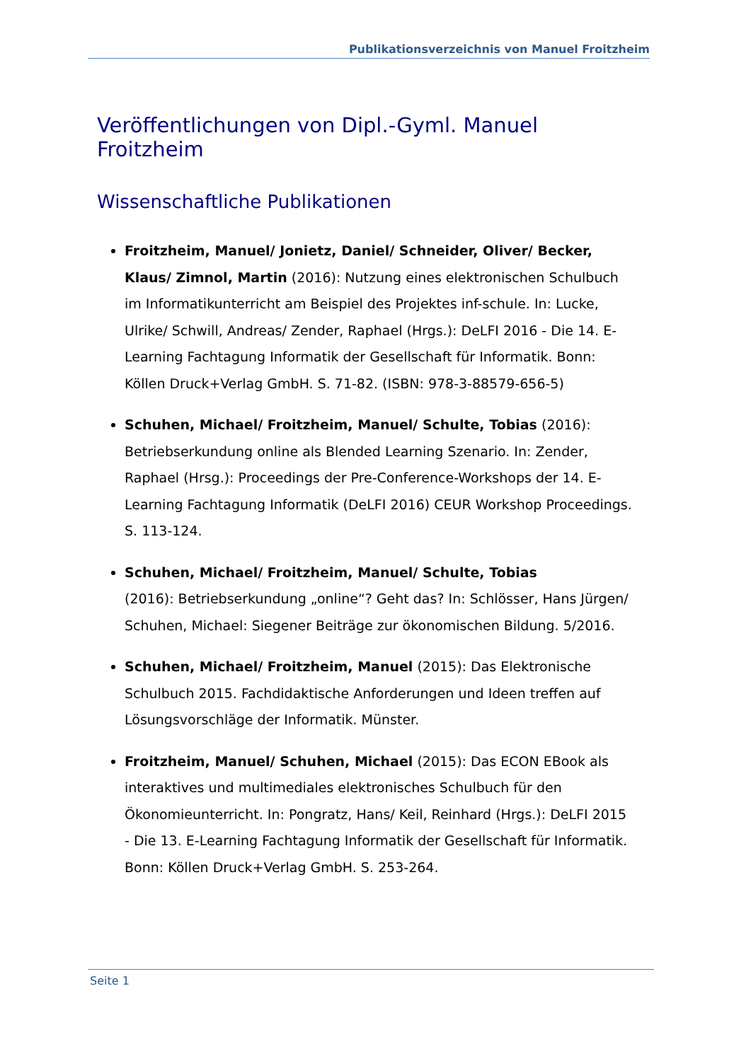Publikationsverzeichnis von Manuel Froitzheim
Veröffentlichungen von Dipl.-Gyml. Manuel Froitzheim
Wissenschaftliche Publikationen
Froitzheim, Manuel/ Jonietz, Daniel/ Schneider, Oliver/ Becker, Klaus/ Zimnol, Martin (2016): Nutzung eines elektronischen Schulbuch im Informatikunterricht am Beispiel des Projektes inf-schule. In: Lucke, Ulrike/ Schwill, Andreas/ Zender, Raphael (Hrgs.): DeLFI 2016 - Die 14. E-Learning Fachtagung Informatik der Gesellschaft für Informatik. Bonn: Köllen Druck+Verlag GmbH. S. 71-82. (ISBN: 978-3-88579-656-5)
Schuhen, Michael/ Froitzheim, Manuel/ Schulte, Tobias (2016): Betriebserkundung online als Blended Learning Szenario. In: Zender, Raphael (Hrsg.): Proceedings der Pre-Conference-Workshops der 14. E-Learning Fachtagung Informatik (DeLFI 2016) CEUR Workshop Proceedings. S. 113-124.
Schuhen, Michael/ Froitzheim, Manuel/ Schulte, Tobias
(2016): Betriebserkundung „online“? Geht das? In: Schlösser, Hans Jürgen/ Schuhen, Michael: Siegener Beiträge zur ökonomischen Bildung. 5/2016.
Schuhen, Michael/ Froitzheim, Manuel (2015): Das Elektronische Schulbuch 2015. Fachdidaktische Anforderungen und Ideen treffen auf Lösungsvorschläge der Informatik. Münster.
Froitzheim, Manuel/ Schuhen, Michael (2015): Das ECON EBook als interaktives und multimediales elektronisches Schulbuch für den Ökonomieunterricht. In: Pongratz, Hans/ Keil, Reinhard (Hrgs.): DeLFI 2015 - Die 13. E-Learning Fachtagung Informatik der Gesellschaft für Informatik. Bonn: Köllen Druck+Verlag GmbH. S. 253-264.
Seite 1